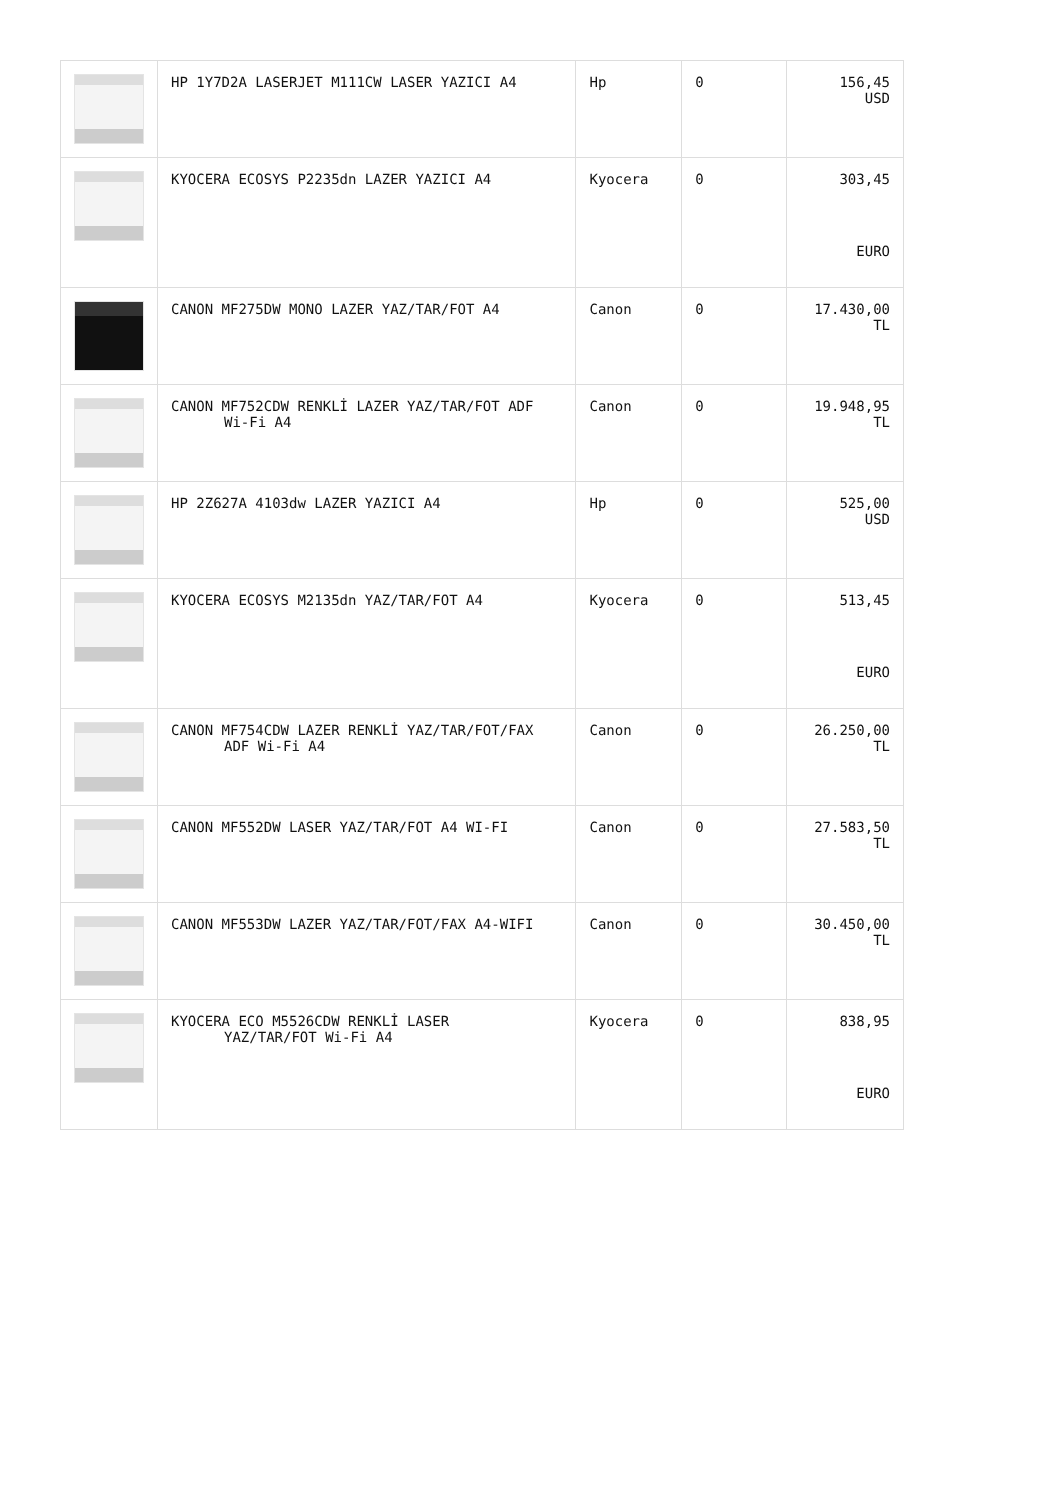| | HP 1Y7D2A LASERJET M111CW LASER YAZICI A4 | Hp | 0 | 156,45 USD |
| | KYOCERA ECOSYS P2235dn LAZER YAZICI A4 | Kyocera | 0 | 303,45 EURO |
| | CANON MF275DW MONO LAZER YAZ/TAR/FOT A4 | Canon | 0 | 17.430,00 TL |
| | CANON MF752CDW RENKLİ LAZER YAZ/TAR/FOT ADF Wi-Fi A4 | Canon | 0 | 19.948,95 TL |
| | HP 2Z627A 4103dw LAZER YAZICI A4 | Hp | 0 | 525,00 USD |
| | KYOCERA ECOSYS M2135dn YAZ/TAR/FOT A4 | Kyocera | 0 | 513,45 EURO |
| | CANON MF754CDW LAZER RENKLİ YAZ/TAR/FOT/FAX ADF Wi-Fi A4 | Canon | 0 | 26.250,00 TL |
| | CANON MF552DW LASER YAZ/TAR/FOT A4 WI-FI | Canon | 0 | 27.583,50 TL |
| | CANON MF553DW LAZER YAZ/TAR/FOT/FAX A4-WIFI | Canon | 0 | 30.450,00 TL |
| | KYOCERA ECO M5526CDW RENKLİ LASER YAZ/TAR/FOT Wi-Fi A4 | Kyocera | 0 | 838,95 EURO |